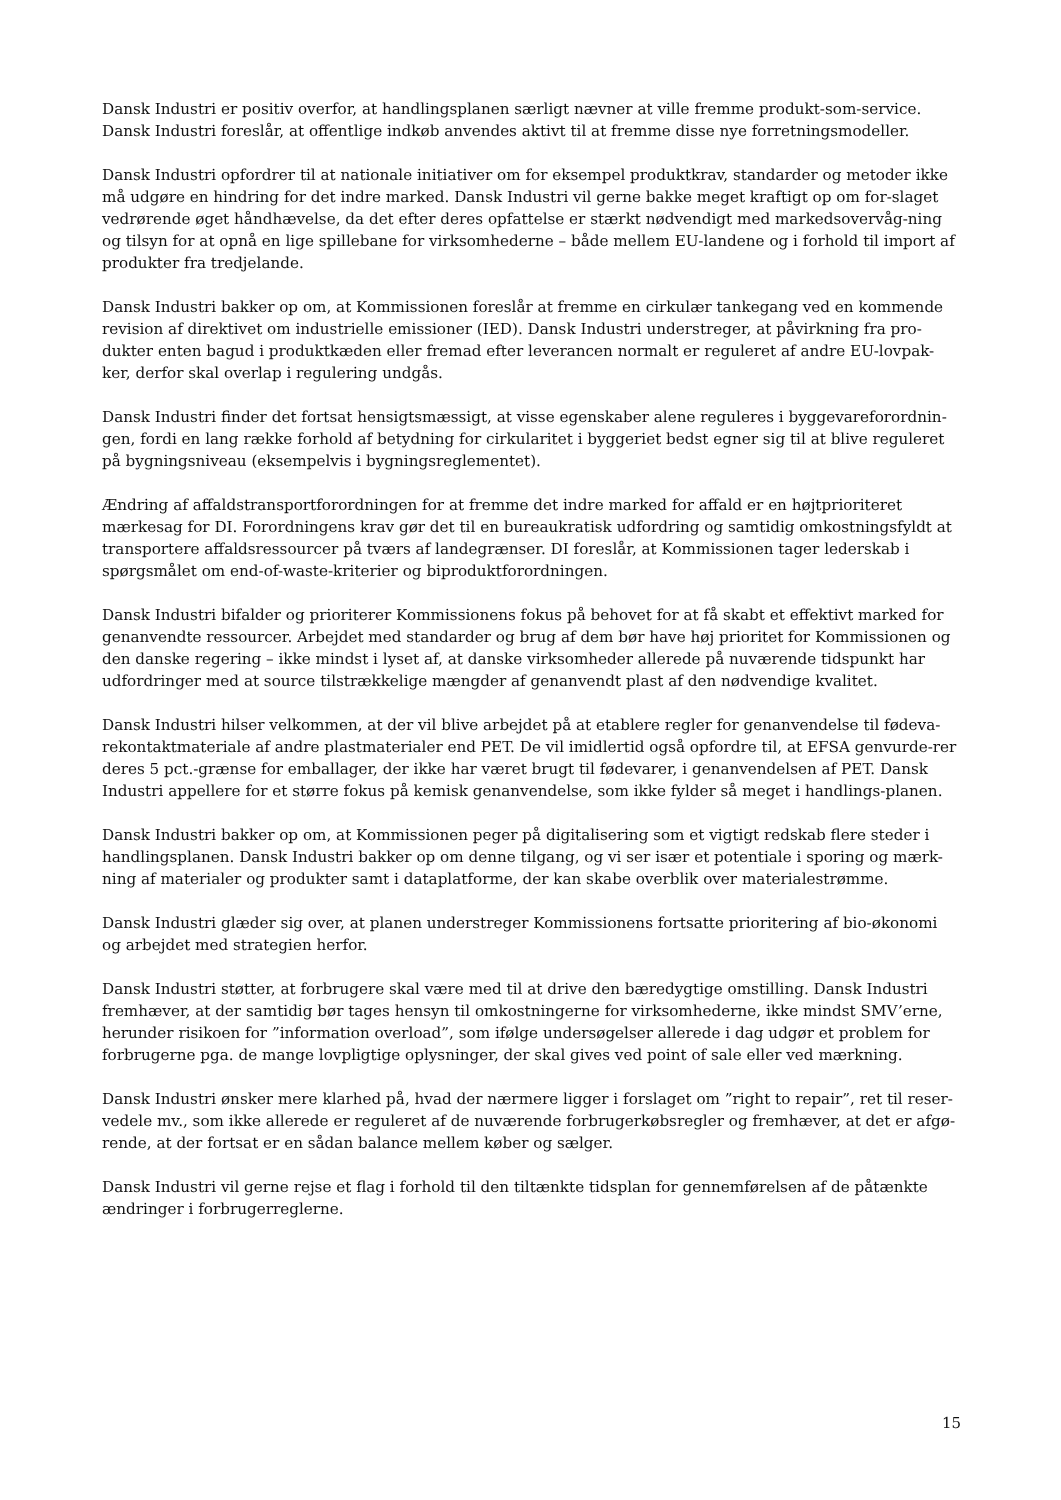Dansk Industri er positiv overfor, at handlingsplanen særligt nævner at ville fremme produkt-som-service. Dansk Industri foreslår, at offentlige indkøb anvendes aktivt til at fremme disse nye forretningsmodeller.
Dansk Industri opfordrer til at nationale initiativer om for eksempel produktkrav, standarder og metoder ikke må udgøre en hindring for det indre marked. Dansk Industri vil gerne bakke meget kraftigt op om for-slaget vedrørende øget håndhævelse, da det efter deres opfattelse er stærkt nødvendigt med markedsovervåg-ning og tilsyn for at opnå en lige spillebane for virksomhederne – både mellem EU-landene og i forhold til import af produkter fra tredjelande.
Dansk Industri bakker op om, at Kommissionen foreslår at fremme en cirkulær tankegang ved en kommende revision af direktivet om industrielle emissioner (IED). Dansk Industri understreger, at påvirkning fra pro-dukter enten bagud i produktkæden eller fremad efter leverancen normalt er reguleret af andre EU-lovpak-ker, derfor skal overlap i regulering undgås.
Dansk Industri finder det fortsat hensigtsmæssigt, at visse egenskaber alene reguleres i byggevareforordnin-gen, fordi en lang række forhold af betydning for cirkularitet i byggeriet bedst egner sig til at blive reguleret på bygningsniveau (eksempelvis i bygningsreglementet).
Ændring af affaldstransportforordningen for at fremme det indre marked for affald er en højtprioriteret mærkesag for DI. Forordningens krav gør det til en bureaukratisk udfordring og samtidig omkostningsfyldt at transportere affaldsressourcer på tværs af landegrænser. DI foreslår, at Kommissionen tager lederskab i spørgsmålet om end-of-waste-kriterier og biproduktforordningen.
Dansk Industri bifalder og prioriterer Kommissionens fokus på behovet for at få skabt et effektivt marked for genanvendte ressourcer. Arbejdet med standarder og brug af dem bør have høj prioritet for Kommissionen og den danske regering – ikke mindst i lyset af, at danske virksomheder allerede på nuværende tidspunkt har udfordringer med at source tilstrækkelige mængder af genanvendt plast af den nødvendige kvalitet.
Dansk Industri hilser velkommen, at der vil blive arbejdet på at etablere regler for genanvendelse til fødeva-rekontaktmateriale af andre plastmaterialer end PET. De vil imidlertid også opfordre til, at EFSA genvurde-rer deres 5 pct.-grænse for emballager, der ikke har været brugt til fødevarer, i genanvendelsen af PET. Dansk Industri appellere for et større fokus på kemisk genanvendelse, som ikke fylder så meget i handlings-planen.
Dansk Industri bakker op om, at Kommissionen peger på digitalisering som et vigtigt redskab flere steder i handlingsplanen. Dansk Industri bakker op om denne tilgang, og vi ser især et potentiale i sporing og mærk-ning af materialer og produkter samt i dataplatforme, der kan skabe overblik over materialestrømme.
Dansk Industri glæder sig over, at planen understreger Kommissionens fortsatte prioritering af bio-økonomi og arbejdet med strategien herfor.
Dansk Industri støtter, at forbrugere skal være med til at drive den bæredygtige omstilling. Dansk Industri fremhæver, at der samtidig bør tages hensyn til omkostningerne for virksomhederne, ikke mindst SMV’erne, herunder risikoen for ”information overload”, som ifølge undersøgelser allerede i dag udgør et problem for forbrugerne pga. de mange lovpligtige oplysninger, der skal gives ved point of sale eller ved mærkning.
Dansk Industri ønsker mere klarhed på, hvad der nærmere ligger i forslaget om ”right to repair”, ret til reser-vedele mv., som ikke allerede er reguleret af de nuværende forbrugerkøbsregler og fremhæver, at det er afgø-rende, at der fortsat er en sådan balance mellem køber og sælger.
Dansk Industri vil gerne rejse et flag i forhold til den tiltænkte tidsplan for gennemførelsen af de påtænkte ændringer i forbrugerreglerne.
15